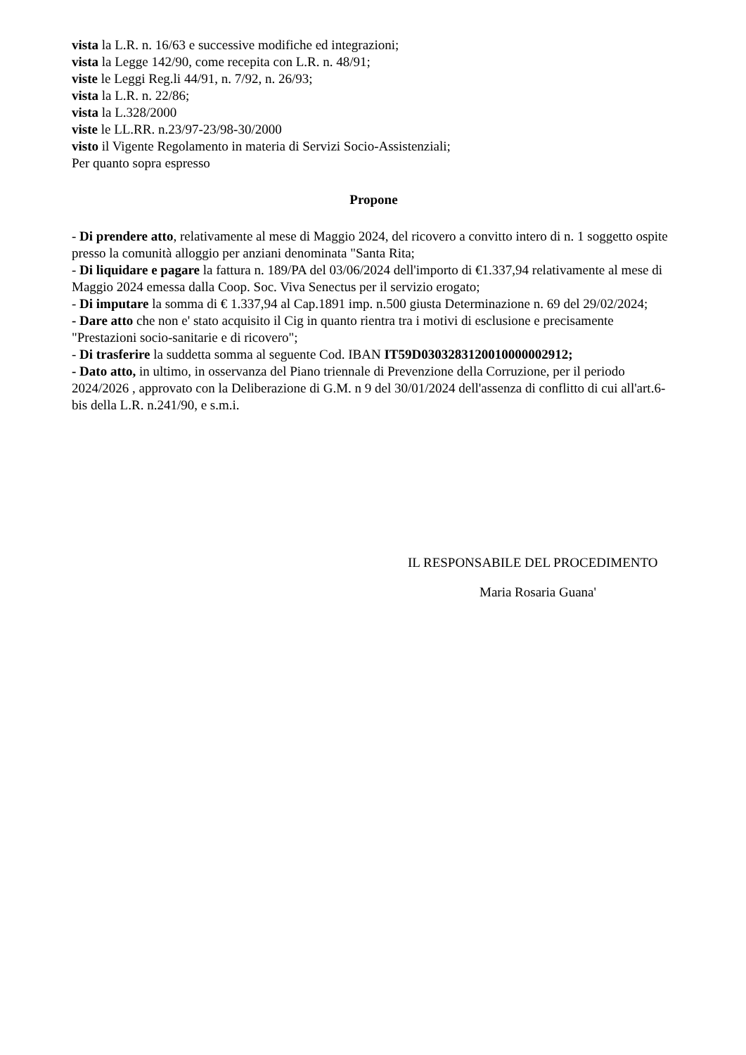vista la L.R. n. 16/63 e successive modifiche ed integrazioni;
vista la Legge 142/90, come recepita con L.R. n. 48/91;
viste le Leggi Reg.li 44/91, n. 7/92, n. 26/93;
vista la L.R. n. 22/86;
vista la L.328/2000
viste le LL.RR. n.23/97-23/98-30/2000
visto il Vigente Regolamento in materia di Servizi Socio-Assistenziali;
Per quanto sopra espresso
Propone
- Di prendere atto, relativamente al mese di Maggio 2024, del ricovero a convitto intero di n. 1 soggetto ospite presso la comunità alloggio per anziani denominata "Santa Rita;
- Di liquidare e pagare la fattura n. 189/PA del 03/06/2024 dell'importo di €1.337,94 relativamente al mese di Maggio 2024 emessa dalla Coop. Soc. Viva Senectus per il servizio erogato;
- Di imputare la somma di € 1.337,94 al Cap.1891 imp. n.500 giusta Determinazione n. 69 del 29/02/2024;
- Dare atto che non e' stato acquisito il Cig in quanto rientra tra i motivi di esclusione e precisamente "Prestazioni socio-sanitarie e di ricovero";
- Di trasferire la suddetta somma al seguente Cod. IBAN IT59D0303283120010000002912;
- Dato atto, in ultimo, in osservanza del Piano triennale di Prevenzione della Corruzione, per il periodo 2024/2026 , approvato con la Deliberazione di G.M. n 9 del 30/01/2024 dell'assenza di conflitto di cui all'art.6-bis della L.R. n.241/90, e s.m.i.
IL RESPONSABILE DEL PROCEDIMENTO
Maria Rosaria Guana'